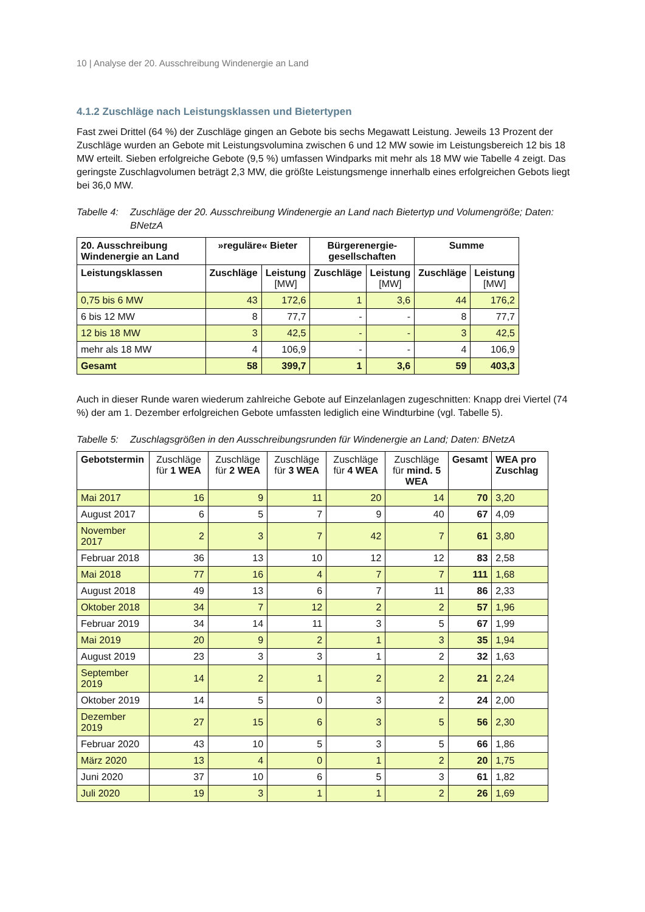10 | Analyse der 20. Ausschreibung Windenergie an Land
4.1.2 Zuschläge nach Leistungsklassen und Bietertypen
Fast zwei Drittel (64 %) der Zuschläge gingen an Gebote bis sechs Megawatt Leistung. Jeweils 13 Prozent der Zuschläge wurden an Gebote mit Leistungsvolumina zwischen 6 und 12 MW sowie im Leistungsbereich 12 bis 18 MW erteilt. Sieben erfolgreiche Gebote (9,5 %) umfassen Windparks mit mehr als 18 MW wie Tabelle 4 zeigt. Das geringste Zuschlagvolumen beträgt 2,3 MW, die größte Leistungsmenge innerhalb eines erfolgreichen Gebots liegt bei 36,0 MW.
Tabelle 4: Zuschläge der 20. Ausschreibung Windenergie an Land nach Bietertyp und Volumengröße; Daten: BNetzA
| 20. Ausschreibung Windenergie an Land | »reguläre« Bieter | | Bürgerenergie-gesellschaften | | Summe | |
| --- | --- | --- | --- | --- | --- | --- |
| Leistungsklassen | Zuschläge | Leistung [MW] | Zuschläge | Leistung [MW] | Zuschläge | Leistung [MW] |
| 0,75 bis 6 MW | 43 | 172,6 | 1 | 3,6 | 44 | 176,2 |
| 6 bis 12 MW | 8 | 77,7 | - | - | 8 | 77,7 |
| 12 bis 18 MW | 3 | 42,5 | - | - | 3 | 42,5 |
| mehr als 18 MW | 4 | 106,9 | - | - | 4 | 106,9 |
| Gesamt | 58 | 399,7 | 1 | 3,6 | 59 | 403,3 |
Auch in dieser Runde waren wiederum zahlreiche Gebote auf Einzelanlagen zugeschnitten: Knapp drei Viertel (74 %) der am 1. Dezember erfolgreichen Gebote umfassten lediglich eine Windturbine (vgl. Tabelle 5).
Tabelle 5: Zuschlagsgrößen in den Ausschreibungsrunden für Windenergie an Land; Daten: BNetzA
| Gebotstermin | Zuschläge für 1 WEA | Zuschläge für 2 WEA | Zuschläge für 3 WEA | Zuschläge für 4 WEA | Zuschläge für mind. 5 WEA | Gesamt | WEA pro Zuschlag |
| --- | --- | --- | --- | --- | --- | --- | --- |
| Mai 2017 | 16 | 9 | 11 | 20 | 14 | 70 | 3,20 |
| August 2017 | 6 | 5 | 7 | 9 | 40 | 67 | 4,09 |
| November 2017 | 2 | 3 | 7 | 42 | 7 | 61 | 3,80 |
| Februar 2018 | 36 | 13 | 10 | 12 | 12 | 83 | 2,58 |
| Mai 2018 | 77 | 16 | 4 | 7 | 7 | 111 | 1,68 |
| August 2018 | 49 | 13 | 6 | 7 | 11 | 86 | 2,33 |
| Oktober 2018 | 34 | 7 | 12 | 2 | 2 | 57 | 1,96 |
| Februar 2019 | 34 | 14 | 11 | 3 | 5 | 67 | 1,99 |
| Mai 2019 | 20 | 9 | 2 | 1 | 3 | 35 | 1,94 |
| August 2019 | 23 | 3 | 3 | 1 | 2 | 32 | 1,63 |
| September 2019 | 14 | 2 | 1 | 2 | 2 | 21 | 2,24 |
| Oktober 2019 | 14 | 5 | 0 | 3 | 2 | 24 | 2,00 |
| Dezember 2019 | 27 | 15 | 6 | 3 | 5 | 56 | 2,30 |
| Februar 2020 | 43 | 10 | 5 | 3 | 5 | 66 | 1,86 |
| März 2020 | 13 | 4 | 0 | 1 | 2 | 20 | 1,75 |
| Juni 2020 | 37 | 10 | 6 | 5 | 3 | 61 | 1,82 |
| Juli 2020 | 19 | 3 | 1 | 1 | 2 | 26 | 1,69 |